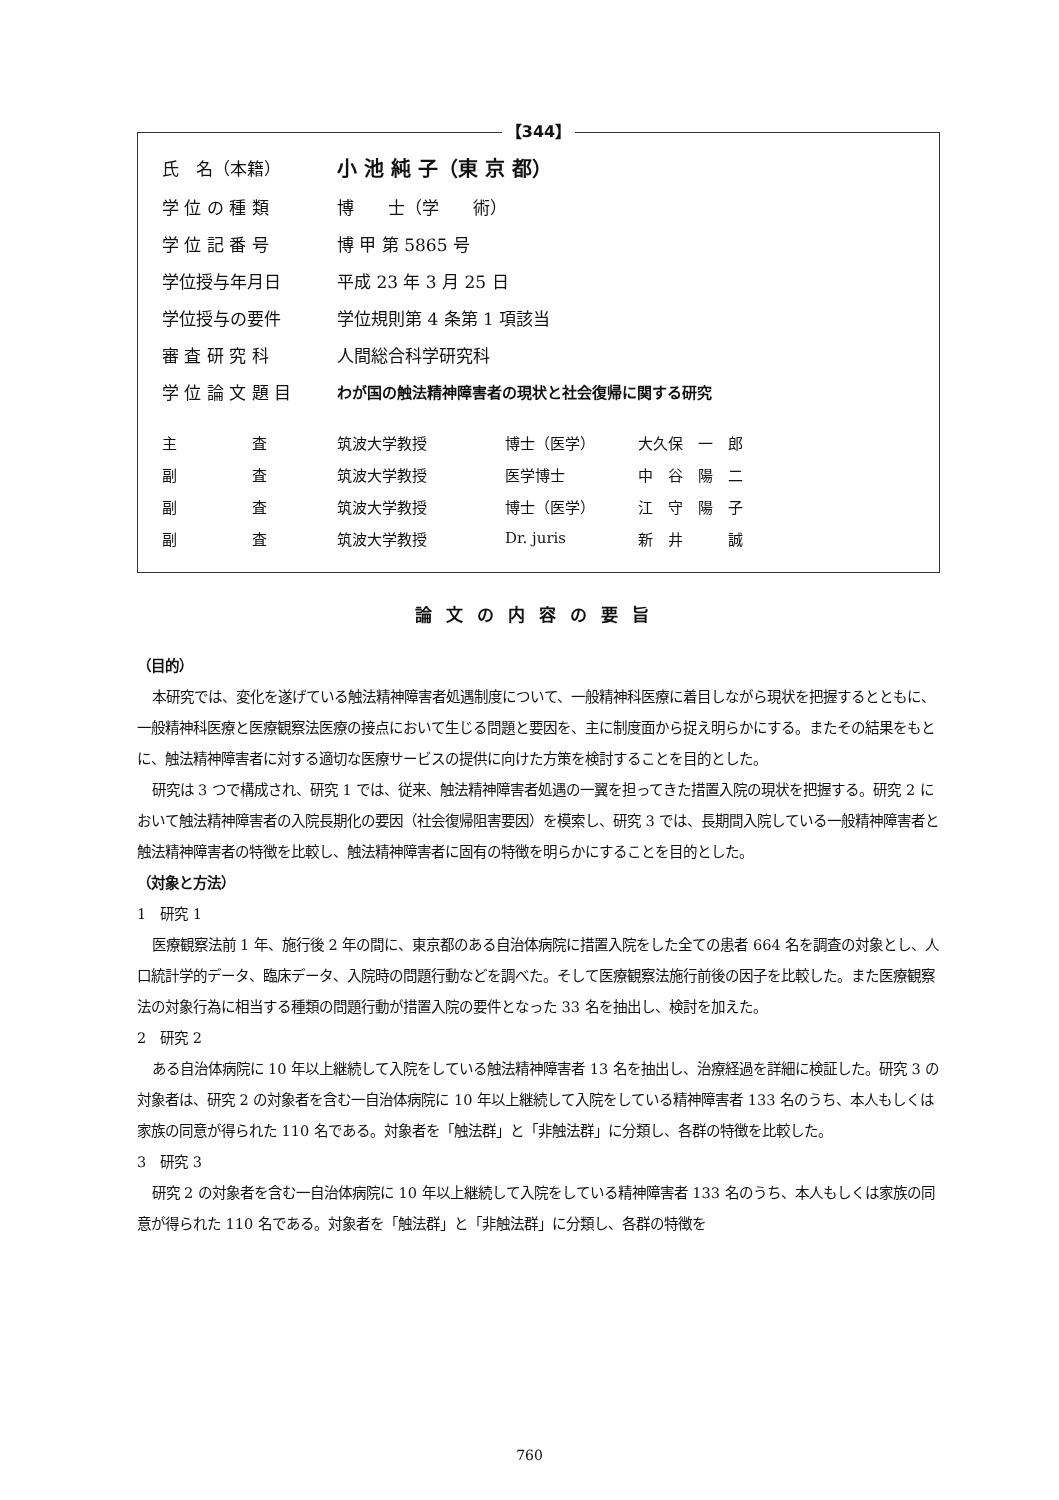【344】
| 氏 名（本籍） | 小 池 純 子（東 京 都） |
| 学 位 の 種 類 | 博 士（学 術） |
| 学 位 記 番 号 | 博 甲 第 5865 号 |
| 学位授与年月日 | 平成 23 年 3 月 25 日 |
| 学位授与の要件 | 学位規則第 4 条第 1 項該当 |
| 審 査 研 究 科 | 人間総合科学研究科 |
| 学 位 論 文 題 目 | わが国の触法精神障害者の現状と社会復帰に関する研究 |
| 主 査 | 筑波大学教授 | 博士（医学） | 大久保 一 郎 |
| 副 査 | 筑波大学教授 | 医学博士 | 中 谷 陽 二 |
| 副 査 | 筑波大学教授 | 博士（医学） | 江 守 陽 子 |
| 副 査 | 筑波大学教授 | Dr. juris | 新 井 誠 |
論文の内容の要旨
（目的）
本研究では、変化を遂げている触法精神障害者処遇制度について、一般精神科医療に着目しながら現状を把握するとともに、一般精神科医療と医療観察法医療の接点において生じる問題と要因を、主に制度面から捉え明らかにする。またその結果をもとに、触法精神障害者に対する適切な医療サービスの提供に向けた方策を検討することを目的とした。
研究は 3 つで構成され、研究 1 では、従来、触法精神障害者処遇の一翼を担ってきた措置入院の現状を把握する。研究 2 において触法精神障害者の入院長期化の要因（社会復帰阻害要因）を模索し、研究 3 では、長期間入院している一般精神障害者と触法精神障害者の特徴を比較し、触法精神障害者に固有の特徴を明らかにすることを目的とした。
（対象と方法）
1　研究 1
医療観察法前 1 年、施行後 2 年の間に、東京都のある自治体病院に措置入院をした全ての患者 664 名を調査の対象とし、人口統計学的データ、臨床データ、入院時の問題行動などを調べた。そして医療観察法施行前後の因子を比較した。また医療観察法の対象行為に相当する種類の問題行動が措置入院の要件となった 33 名を抽出し、検討を加えた。
2　研究 2
ある自治体病院に 10 年以上継続して入院をしている触法精神障害者 13 名を抽出し、治療経過を詳細に検証した。研究 3 の対象者は、研究 2 の対象者を含む一自治体病院に 10 年以上継続して入院をしている精神障害者 133 名のうち、本人もしくは家族の同意が得られた 110 名である。対象者を「触法群」と「非触法群」に分類し、各群の特徴を比較した。
3　研究 3
研究 2 の対象者を含む一自治体病院に 10 年以上継続して入院をしている精神障害者 133 名のうち、本人もしくは家族の同意が得られた 110 名である。対象者を「触法群」と「非触法群」に分類し、各群の特徴を
760